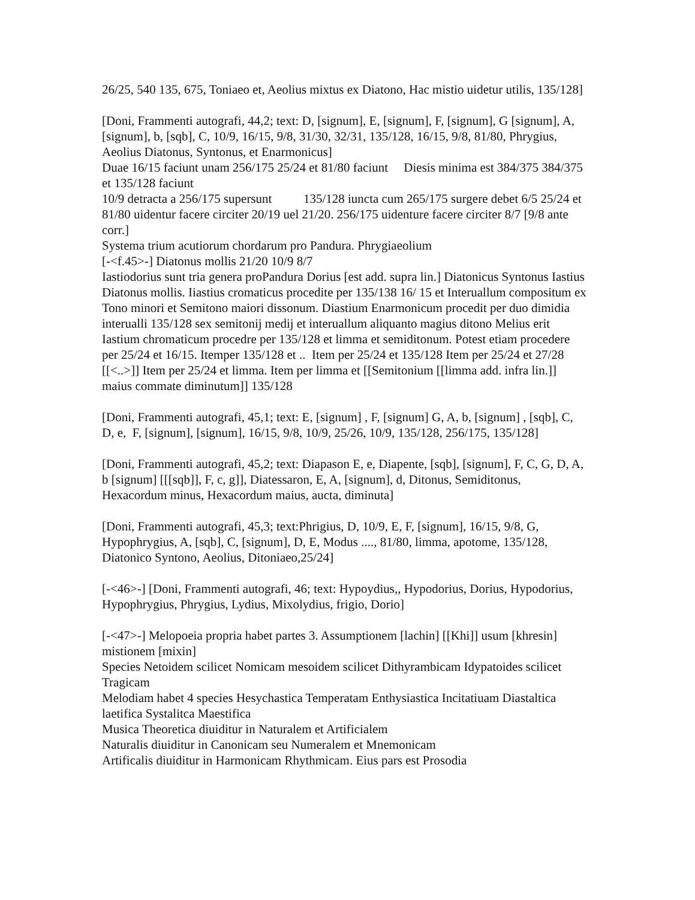26/25, 540 135, 675, Toniaeo et, Aeolius mixtus ex Diatono, Hac mistio uidetur utilis, 135/128]
[Doni, Frammenti autografi, 44,2; text: D, [signum], E, [signum], F, [signum], G [signum], A, [signum], b, [sqb], C, 10/9, 16/15, 9/8, 31/30, 32/31, 135/128, 16/15, 9/8, 81/80, Phrygius, Aeolius Diatonus, Syntonus, et Enarmonicus]
Duae 16/15 faciunt unam 256/175 25/24 et 81/80 faciunt Diesis minima est 384/375 384/375 et 135/128 faciunt
10/9 detracta a 256/175 supersunt 135/128 iuncta cum 265/175 surgere debet 6/5 25/24 et 81/80 uidentur facere circiter 20/19 uel 21/20. 256/175 uidenture facere circiter 8/7 [9/8 ante corr.]
Systema trium acutiorum chordarum pro Pandura. Phrygiaeolium
[-<f.45>-] Diatonus mollis 21/20 10/9 8/7
Iastiodorius sunt tria genera proPandura Dorius [est add. supra lin.] Diatonicus Syntonus Iastius Diatonus mollis. Iiastius cromaticus procedite per 135/138 16/ 15 et Interuallum compositum ex Tono minori et Semitono maiori dissonum. Diastium Enarmonicum procedit per duo dimidia interualli 135/128 sex semitonij medij et interuallum aliquanto magius ditono Melius erit Iastium chromaticum procedre per 135/128 et limma et semiditonum. Potest etiam procedere per 25/24 et 16/15. Itemper 135/128 et .. Item per 25/24 et 135/128 Item per 25/24 et 27/28 [[<..>]] Item per 25/24 et limma. Item per limma et [[Semitonium [[limma add. infra lin.]] maius commate diminutum]] 135/128
[Doni, Frammenti autografi, 45,1; text: E, [signum] , F, [signum] G, A, b, [signum] , [sqb], C, D, e, F, [signum], [signum], 16/15, 9/8, 10/9, 25/26, 10/9, 135/128, 256/175, 135/128]
[Doni, Frammenti autografi, 45,2; text: Diapason E, e, Diapente, [sqb], [signum], F, C, G, D, A, b [signum] [[[sqb]], F, c, g]], Diatessaron, E, A, [signum], d, Ditonus, Semiditonus, Hexacordum minus, Hexacordum maius, aucta, diminuta]
[Doni, Frammenti autografi, 45,3; text:Phrigius, D, 10/9, E, F, [signum], 16/15, 9/8, G, Hypophrygius, A, [sqb], C, [signum], D, E, Modus ...., 81/80, limma, apotome, 135/128, Diatonico Syntono, Aeolius, Ditoniaeo,25/24]
[-<46>-] [Doni, Frammenti autografi, 46; text: Hypoydius,, Hypodorius, Dorius, Hypodorius, Hypophrygius, Phrygius, Lydius, Mixolydius, frigio, Dorio]
[-<47>-] Melopoeia propria habet partes 3. Assumptionem [lachin] [[Khi]] usum [khresin] mistionem [mixin]
Species Netoidem scilicet Nomicam mesoidem scilicet Dithyrambicam Idypatoides scilicet Tragicam
Melodiam habet 4 species Hesychastica Temperatam Enthysiastica Incitatiuam Diastaltica laetifica Systalitca Maestifica
Musica Theoretica diuiditur in Naturalem et Artificialem
Naturalis diuiditur in Canonicam seu Numeralem et Mnemonicam
Artificalis diuiditur in Harmonicam Rhythmicam. Eius pars est Prosodia